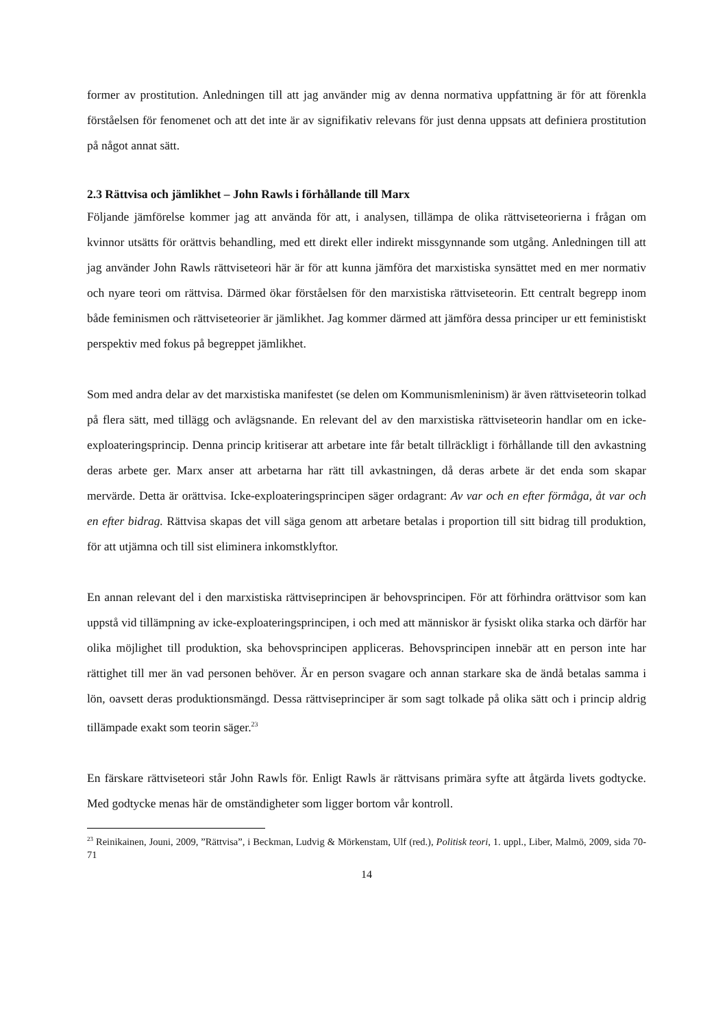former av prostitution. Anledningen till att jag använder mig av denna normativa uppfattning är för att förenkla förståelsen för fenomenet och att det inte är av signifikativ relevans för just denna uppsats att definiera prostitution på något annat sätt.
2.3 Rättvisa och jämlikhet – John Rawls i förhållande till Marx
Följande jämförelse kommer jag att använda för att, i analysen, tillämpa de olika rättviseteorierna i frågan om kvinnor utsätts för orättvis behandling, med ett direkt eller indirekt missgynnande som utgång. Anledningen till att jag använder John Rawls rättviseteori här är för att kunna jämföra det marxistiska synsättet med en mer normativ och nyare teori om rättvisa. Därmed ökar förståelsen för den marxistiska rättviseteorin. Ett centralt begrepp inom både feminismen och rättviseteorier är jämlikhet. Jag kommer därmed att jämföra dessa principer ur ett feministiskt perspektiv med fokus på begreppet jämlikhet.
Som med andra delar av det marxistiska manifestet (se delen om Kommunismleninism) är även rättviseteorin tolkad på flera sätt, med tillägg och avlägsnande. En relevant del av den marxistiska rättviseteorin handlar om en icke-exploateringsprincip. Denna princip kritiserar att arbetare inte får betalt tillräckligt i förhållande till den avkastning deras arbete ger. Marx anser att arbetarna har rätt till avkastningen, då deras arbete är det enda som skapar mervärde. Detta är orättvisa. Icke-exploateringsprincipen säger ordagrant: Av var och en efter förmåga, åt var och en efter bidrag. Rättvisa skapas det vill säga genom att arbetare betalas i proportion till sitt bidrag till produktion, för att utjämna och till sist eliminera inkomstklyftor.
En annan relevant del i den marxistiska rättviseprincipen är behovsprincipen. För att förhindra orättvisor som kan uppstå vid tillämpning av icke-exploateringsprincipen, i och med att människor är fysiskt olika starka och därför har olika möjlighet till produktion, ska behovsprincipen appliceras. Behovsprincipen innebär att en person inte har rättighet till mer än vad personen behöver. Är en person svagare och annan starkare ska de ändå betalas samma i lön, oavsett deras produktionsmängd. Dessa rättviseprinciper är som sagt tolkade på olika sätt och i princip aldrig tillämpade exakt som teorin säger.<sup>23</sup>
En färskare rättviseteori står John Rawls för. Enligt Rawls är rättvisans primära syfte att åtgärda livets godtycke. Med godtycke menas här de omständigheter som ligger bortom vår kontroll.
<sup>23</sup> Reinikainen, Jouni, 2009, ”Rättvisa”, i Beckman, Ludvig & Mörkenstam, Ulf (red.), Politisk teori, 1. uppl., Liber, Malmö, 2009, sida 70-71
14